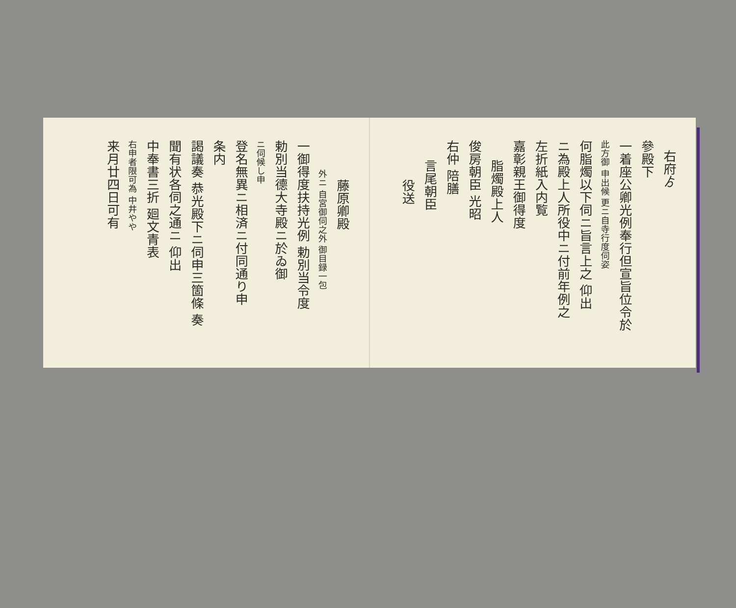右府ゟ
參殿下
一着座公卿光例奉行但宣旨位令於
此方御 申出候 更ニ自寺行度伺姿
何脂燭以下伺ニ旨言上之 仰出
ニ為殿上人所役中ニ付前年例之
左折紙入内覧
嘉彰親王御得度
脂燭殿上人
俊房朝臣 光昭
右仲 陪膳
言尾朝臣
役送
藤原卿殿
外ニ 自宮御伺之外 御目録一包
一御得度扶持光例 勅別当令度
勅別当德大寺殿ニ於ゐ御
ニ伺候し申
登名無異ニ相済ニ付同通り申
条内
謁議奏 恭光殿下ニ伺申三箇條 奏
聞有状各伺之通ニ 仰出
中奉書三折 廻文青表
右申者限可為 中井やや
来月廿四日可有